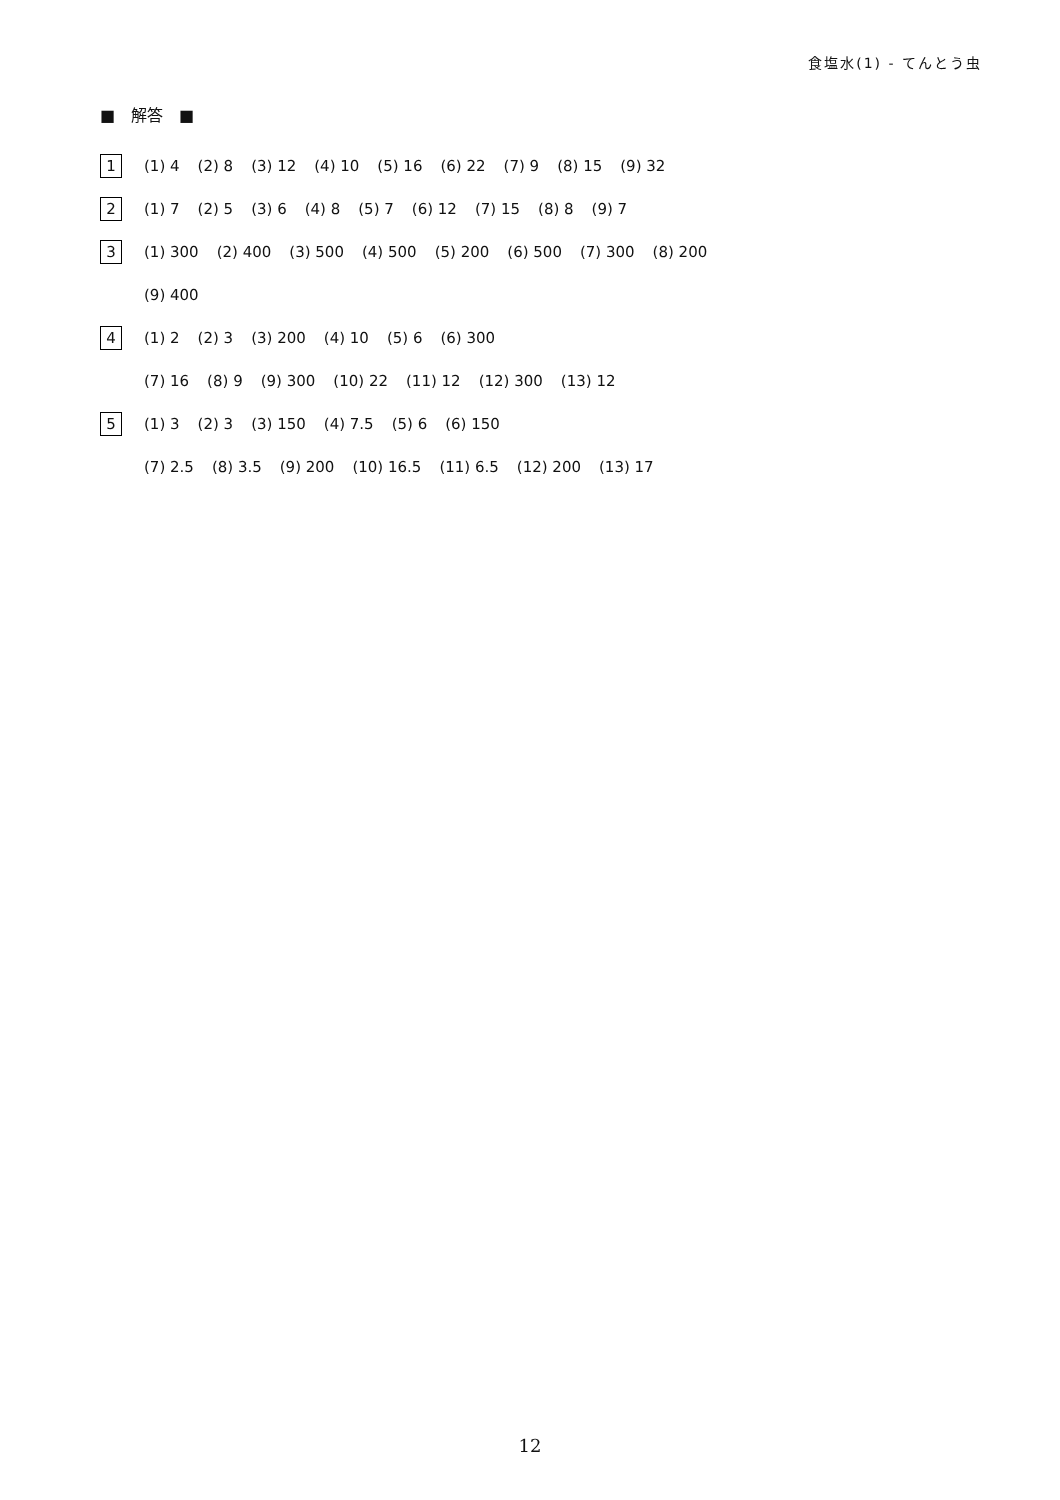食塩水(1) - てんとう虫
■　解答　■
1
(1) 4 (2) 8 (3) 12 (4) 10 (5) 16 (6) 22 (7) 9 (8) 15 (9) 32
2
(1) 7 (2) 5 (3) 6 (4) 8 (5) 7 (6) 12 (7) 15 (8) 8 (9) 7
3
(1) 300 (2) 400 (3) 500 (4) 500 (5) 200 (6) 500 (7) 300 (8) 200
(9) 400
4
(1) 2 (2) 3 (3) 200 (4) 10 (5) 6 (6) 300
(7) 16 (8) 9 (9) 300 (10) 22 (11) 12 (12) 300 (13) 12
5
(1) 3 (2) 3 (3) 150 (4) 7.5 (5) 6 (6) 150
(7) 2.5 (8) 3.5 (9) 200 (10) 16.5 (11) 6.5 (12) 200 (13) 17
12